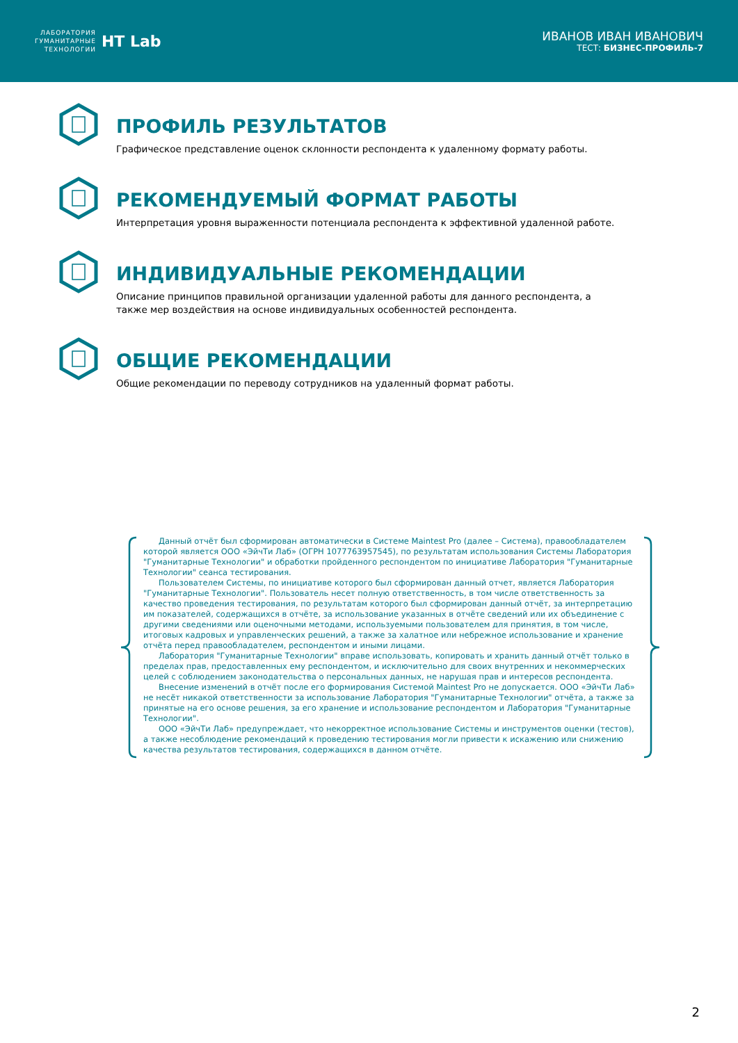ЛАБОРАТОРИЯ
ГУМАНИТАРНЫЕ
ТЕХНОЛОГИИ
HT Lab
ИВАНОВ ИВАН ИВАНОВИЧ
ТЕСТ: БИЗНЕС-ПРОФИЛЬ-7
ПРОФИЛЬ РЕЗУЛЬТАТОВ
Графическое представление оценок склонности респондента к удаленному формату работы.
РЕКОМЕНДУЕМЫЙ ФОРМАТ РАБОТЫ
Интерпретация уровня выраженности потенциала респондента к эффективной удаленной работе.
ИНДИВИДУАЛЬНЫЕ РЕКОМЕНДАЦИИ
Описание принципов правильной организации удаленной работы для данного респондента, а также мер воздействия на основе индивидуальных особенностей респондента.
ОБЩИЕ РЕКОМЕНДАЦИИ
Общие рекомендации по переводу сотрудников на удаленный формат работы.
Данный отчёт был сформирован автоматически в Системе Maintest Pro (далее – Система), правообладателем которой является ООО «ЭйчТи Лаб» (ОГРН 1077763957545), по результатам использования Системы Лаборатория "Гуманитарные Технологии" и обработки пройденного респондентом по инициативе Лаборатория "Гуманитарные Технологии" сеанса тестирования.
Пользователем Системы, по инициативе которого был сформирован данный отчет, является Лаборатория "Гуманитарные Технологии". Пользователь несет полную ответственность, в том числе ответственность за качество проведения тестирования, по результатам которого был сформирован данный отчёт, за интерпретацию им показателей, содержащихся в отчёте, за использование указанных в отчёте сведений или их объединение с другими сведениями или оценочными методами, используемыми пользователем для принятия, в том числе, итоговых кадровых и управленческих решений, а также за халатное или небрежное использование и хранение отчёта перед правообладателем, респондентом и иными лицами.
Лаборатория "Гуманитарные Технологии" вправе использовать, копировать и хранить данный отчёт только в пределах прав, предоставленных ему респондентом, и исключительно для своих внутренних и некоммерческих целей с соблюдением законодательства о персональных данных, не нарушая прав и интересов респондента.
Внесение изменений в отчёт после его формирования Системой Maintest Pro не допускается. ООО «ЭйчТи Лаб» не несёт никакой ответственности за использование Лаборатория "Гуманитарные Технологии" отчёта, а также за принятые на его основе решения, за его хранение и использование респондентом и Лаборатория "Гуманитарные Технологии".
ООО «ЭйчТи Лаб» предупреждает, что некорректное использование Системы и инструментов оценки (тестов), а также несоблюдение рекомендаций к проведению тестирования могли привести к искажению или снижению качества результатов тестирования, содержащихся в данном отчёте.
2